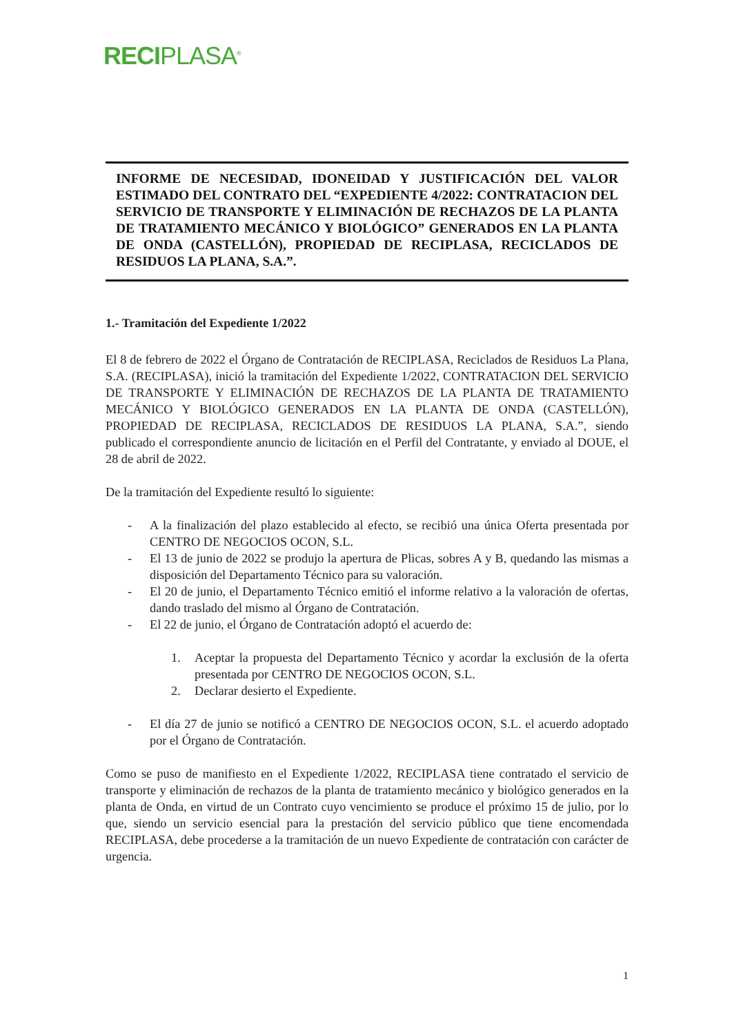RECIPLASA<sup>®</sup>
INFORME DE NECESIDAD, IDONEIDAD Y JUSTIFICACIÓN DEL VALOR ESTIMADO DEL CONTRATO DEL “EXPEDIENTE 4/2022: CONTRATACION DEL SERVICIO DE TRANSPORTE Y ELIMINACIÓN DE RECHAZOS DE LA PLANTA DE TRATAMIENTO MECÁNICO Y BIOLÓGICO” GENERADOS EN LA PLANTA DE ONDA (CASTELLÓN), PROPIEDAD DE RECIPLASA, RECICLADOS DE RESIDUOS LA PLANA, S.A.”.
1.- Tramitación del Expediente 1/2022
El 8 de febrero de 2022 el Órgano de Contratación de RECIPLASA, Reciclados de Residuos La Plana, S.A. (RECIPLASA), inició la tramitación del Expediente 1/2022, CONTRATACION DEL SERVICIO DE TRANSPORTE Y ELIMINACIÓN DE RECHAZOS DE LA PLANTA DE TRATAMIENTO MECÁNICO Y BIOLÓGICO GENERADOS EN LA PLANTA DE ONDA (CASTELLÓN), PROPIEDAD DE RECIPLASA, RECICLADOS DE RESIDUOS LA PLANA, S.A.”, siendo publicado el correspondiente anuncio de licitación en el Perfil del Contratante, y enviado al DOUE, el 28 de abril de 2022.
De la tramitación del Expediente resultó lo siguiente:
- A la finalización del plazo establecido al efecto, se recibió una única Oferta presentada por CENTRO DE NEGOCIOS OCON, S.L.
- El 13 de junio de 2022 se produjo la apertura de Plicas, sobres A y B, quedando las mismas a disposición del Departamento Técnico para su valoración.
- El 20 de junio, el Departamento Técnico emitió el informe relativo a la valoración de ofertas, dando traslado del mismo al Órgano de Contratación.
- El 22 de junio, el Órgano de Contratación adoptó el acuerdo de:
1. Aceptar la propuesta del Departamento Técnico y acordar la exclusión de la oferta presentada por CENTRO DE NEGOCIOS OCON, S.L.
2. Declarar desierto el Expediente.
- El día 27 de junio se notificó a CENTRO DE NEGOCIOS OCON, S.L. el acuerdo adoptado por el Órgano de Contratación.
Como se puso de manifiesto en el Expediente 1/2022, RECIPLASA tiene contratado el servicio de transporte y eliminación de rechazos de la planta de tratamiento mecánico y biológico generados en la planta de Onda, en virtud de un Contrato cuyo vencimiento se produce el próximo 15 de julio, por lo que, siendo un servicio esencial para la prestación del servicio público que tiene encomendada RECIPLASA, debe procederse a la tramitación de un nuevo Expediente de contratación con carácter de urgencia.
1